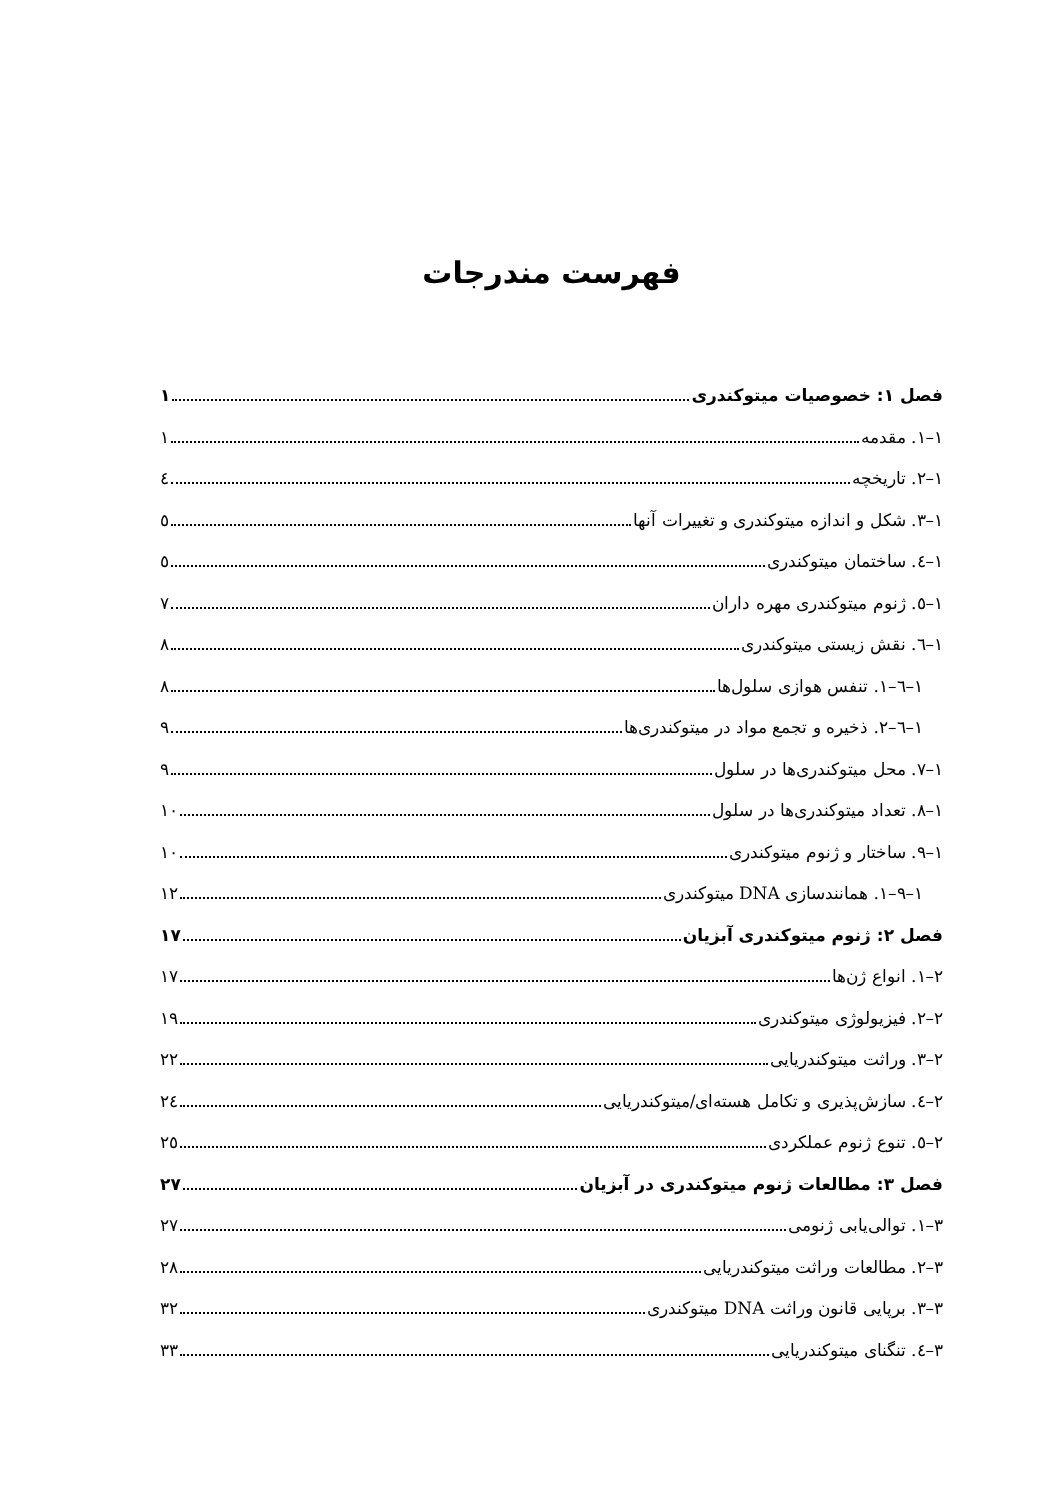فهرست مندرجات
فصل ۱: خصوصیات میتوکندری ۱
۱–۱. مقدمه ۱
۱–۲. تاریخچه ٤
۱–۳. شکل و اندازه میتوکندری و تغییرات آنها ٥
۱–٤. ساختمان میتوکندری ٥
۱–٥. ژنوم میتوکندری مهره داران ۷
۱–٦. نقش زیستی میتوکندری ۸
۱–٦–۱. تنفس هوازی سلول‌ها ۸
۱–٦–۲. ذخیره و تجمع مواد در میتوکندری‌ها ۹
۱–۷. محل میتوکندری‌ها در سلول ۹
۱–۸. تعداد میتوکندری‌ها در سلول ۱۰
۱–۹. ساختار و ژنوم میتوکندری ۱۰
۱–۹–۱. همانندسازی DNA میتوکندری ۱۲
فصل ۲: ژنوم میتوکندری آبزیان ۱۷
۲–۱. انواع ژن‌ها ۱۷
۲–۲. فیزیولوژی میتوکندری ۱۹
۲–۳. وراثت میتوکندریایی ۲۲
۲–٤. سازش‌پذیری و تکامل هسته‌ای/میتوکندریایی ۲٤
۲–٥. تنوع ژنوم عملکردی ۲٥
فصل ۳: مطالعات ژنوم میتوکندری در آبزیان ۲۷
۳–۱. توالی‌یابی ژنومی ۲۷
۳–۲. مطالعات وراثت میتوکندریایی ۲۸
۳–۳. برپایی قانون وراثت DNA میتوکندری ۳۲
۳–٤. تنگنای میتوکندریایی ۳۳